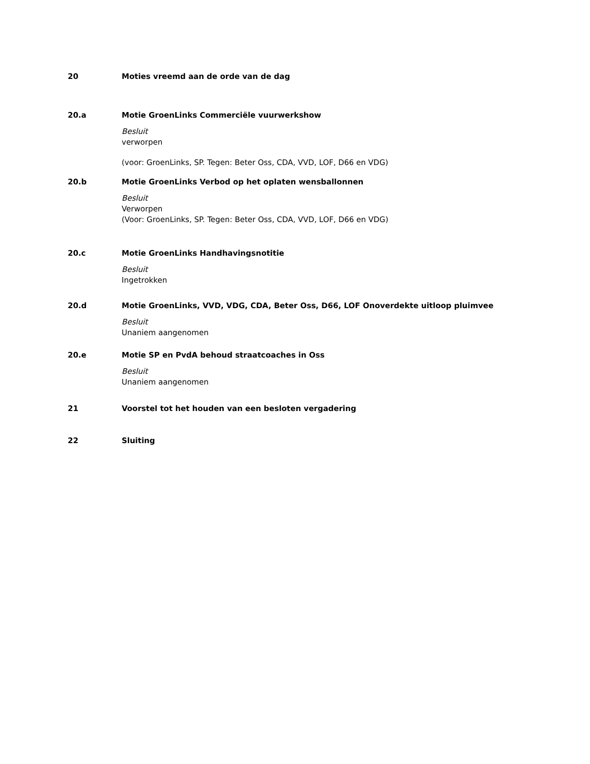20 Moties vreemd aan de orde van de dag
20.a Motie GroenLinks Commerciële vuurwerkshow
Besluit
verworpen
(voor: GroenLinks, SP. Tegen: Beter Oss, CDA, VVD, LOF, D66 en VDG)
20.b Motie GroenLinks Verbod op het oplaten wensballonnen
Besluit
Verworpen
(Voor: GroenLinks, SP. Tegen: Beter Oss, CDA, VVD, LOF, D66 en VDG)
20.c Motie GroenLinks Handhavingsnotitie
Besluit
Ingetrokken
20.d Motie GroenLinks, VVD, VDG, CDA, Beter Oss, D66, LOF Onoverdekte uitloop pluimvee
Besluit
Unaniem aangenomen
20.e Motie SP en PvdA behoud straatcoaches in Oss
Besluit
Unaniem aangenomen
21 Voorstel tot het houden van een besloten vergadering
22 Sluiting